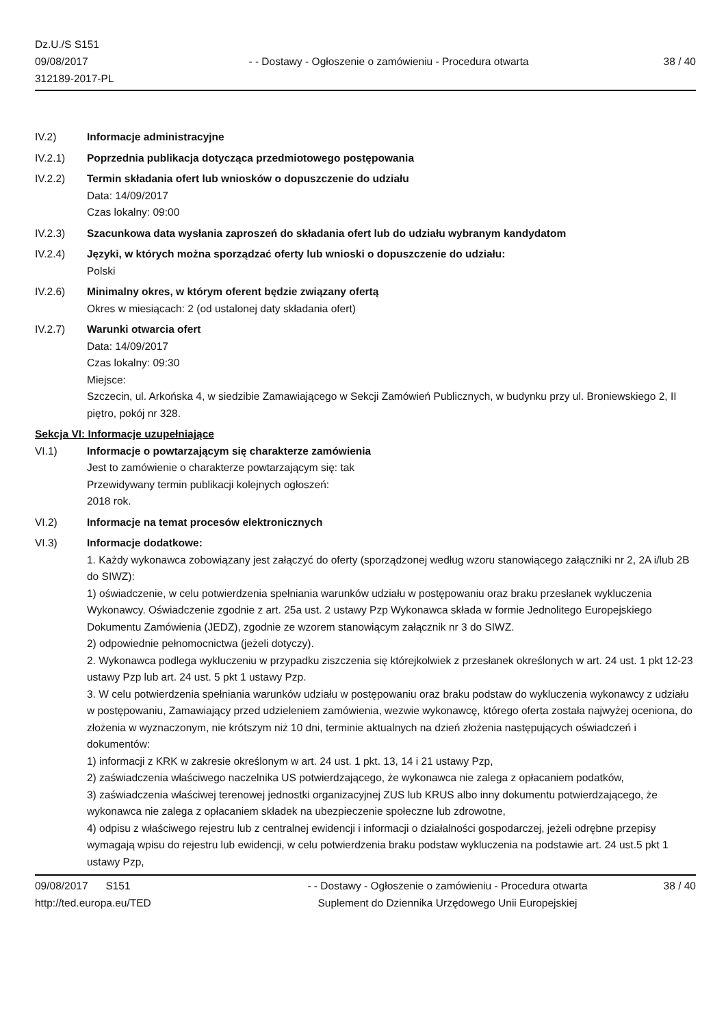Dz.U./S S151
09/08/2017
312189-2017-PL
- - Dostawy - Ogłoszenie o zamówieniu - Procedura otwarta
38 / 40
IV.2) Informacje administracyjne
IV.2.1) Poprzednia publikacja dotycząca przedmiotowego postępowania
IV.2.2) Termin składania ofert lub wniosków o dopuszczenie do udziału
Data: 14/09/2017
Czas lokalny: 09:00
IV.2.3) Szacunkowa data wysłania zaproszeń do składania ofert lub do udziału wybranym kandydatom
IV.2.4) Języki, w których można sporządzać oferty lub wnioski o dopuszczenie do udziału:
Polski
IV.2.6) Minimalny okres, w którym oferent będzie związany ofertą
Okres w miesiącach: 2 (od ustalonej daty składania ofert)
IV.2.7) Warunki otwarcia ofert
Data: 14/09/2017
Czas lokalny: 09:30
Miejsce:
Szczecin, ul. Arkońska 4, w siedzibie Zamawiającego w Sekcji Zamówień Publicznych, w budynku przy ul. Broniewskiego 2, II piętro, pokój nr 328.
Sekcja VI: Informacje uzupełniające
VI.1) Informacje o powtarzającym się charakterze zamówienia
Jest to zamówienie o charakterze powtarzającym się: tak
Przewidywany termin publikacji kolejnych ogłoszeń:
2018 rok.
VI.2) Informacje na temat procesów elektronicznych
VI.3) Informacje dodatkowe:
1. Każdy wykonawca zobowiązany jest załączyć do oferty (sporządzonej według wzoru stanowiącego załączniki nr 2, 2A i/lub 2B do SIWZ):
1) oświadczenie, w celu potwierdzenia spełniania warunków udziału w postępowaniu oraz braku przesłanek wykluczenia Wykonawcy. Oświadczenie zgodnie z art. 25a ust. 2 ustawy Pzp Wykonawca składa w formie Jednolitego Europejskiego Dokumentu Zamówienia (JEDZ), zgodnie ze wzorem stanowiącym załącznik nr 3 do SIWZ.
2) odpowiednie pełnomocnictwa (jeżeli dotyczy).
2. Wykonawca podlega wykluczeniu w przypadku ziszczenia się którejkolwiek z przesłanek określonych w art. 24 ust. 1 pkt 12-23 ustawy Pzp lub art. 24 ust. 5 pkt 1 ustawy Pzp.
3. W celu potwierdzenia spełniania warunków udziału w postępowaniu oraz braku podstaw do wykluczenia wykonawcy z udziału w postępowaniu, Zamawiający przed udzieleniem zamówienia, wezwie wykonawcę, którego oferta została najwyżej oceniona, do złożenia w wyznaczonym, nie krótszym niż 10 dni, terminie aktualnych na dzień złożenia następujących oświadczeń i dokumentów:
1) informacji z KRK w zakresie określonym w art. 24 ust. 1 pkt. 13, 14 i 21 ustawy Pzp,
2) zaświadczenia właściwego naczelnika US potwierdzającego, że wykonawca nie zalega z opłacaniem podatków,
3) zaświadczenia właściwej terenowej jednostki organizacyjnej ZUS lub KRUS albo inny dokumentu potwierdzającego, że wykonawca nie zalega z opłacaniem składek na ubezpieczenie społeczne lub zdrowotne,
4) odpisu z właściwego rejestru lub z centralnej ewidencji i informacji o działalności gospodarczej, jeżeli odrębne przepisy wymagają wpisu do rejestru lub ewidencji, w celu potwierdzenia braku podstaw wykluczenia na podstawie art. 24 ust.5 pkt 1 ustawy Pzp,
09/08/2017 S151
http://ted.europa.eu/TED
- - Dostawy - Ogłoszenie o zamówieniu - Procedura otwarta
Suplement do Dziennika Urzędowego Unii Europejskiej
38 / 40